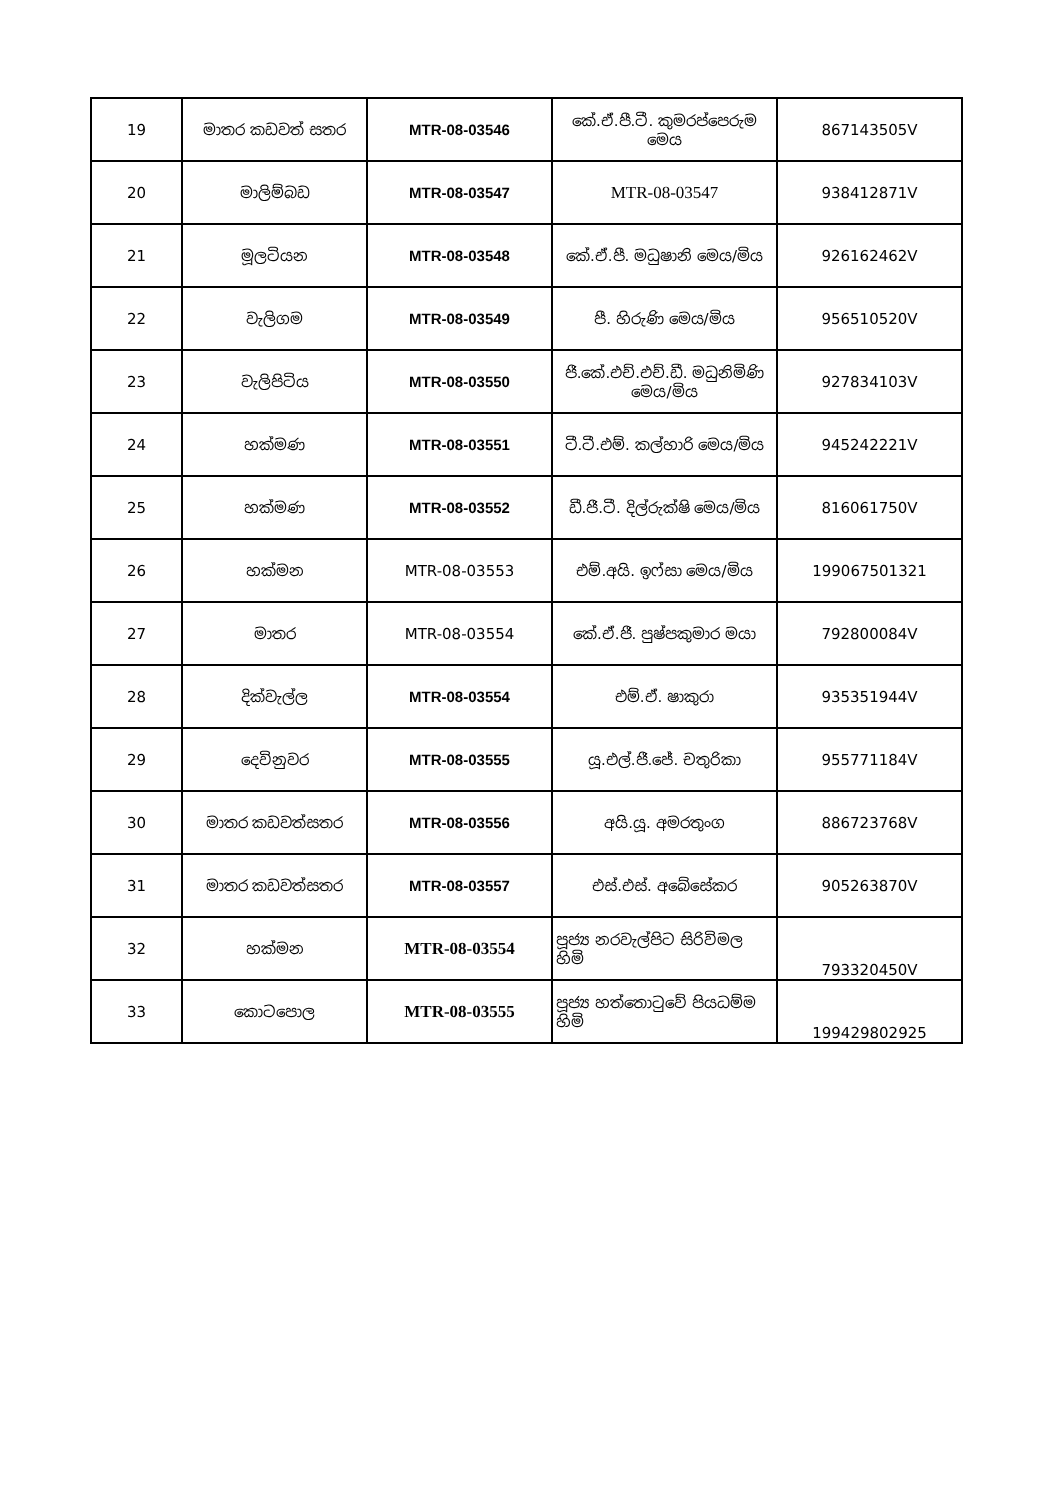| 19 | මාතර කඩවත් සතර | MTR-08-03546 | කේ.ඒ.පී.ටී. කුමරප්පෙරුම මෙය | 867143505V |
| 20 | මාලිම්බඩ | MTR-08-03547 | MTR-08-03547 | 938412871V |
| 21 | මූලටියන | MTR-08-03548 | කේ.ඒ.පී. මධුෂානි මෙය/මිය | 926162462V |
| 22 | වැලිගම | MTR-08-03549 | පී. හිරුණි මෙය/මිය | 956510520V |
| 23 | වැලිපිටිය | MTR-08-03550 | ජී.කේ.එච්.එච්.ඩී. මධුනිමිණි මෙය/මිය | 927834103V |
| 24 | හක්මණ | MTR-08-03551 | ටී.ටී.එම්. කල්හාරි මෙය/මිය | 945242221V |
| 25 | හක්මණ | MTR-08-03552 | ඩී.ජී.ටී. දිල්රුක්ෂි මෙය/මිය | 816061750V |
| 26 | හක්මන | MTR-08-03553 | එම්.අයි. ඉෆ්සා මෙය/මිය | 199067501321 |
| 27 | මාතර | MTR-08-03554 | කේ.ඒ.ජී. පුෂ්පකුමාර මයා | 792800084V |
| 28 | දික්වැල්ල | MTR-08-03554 | එම්.ඒ. ෂාකුරා | 935351944V |
| 29 | දෙවිනුවර | MTR-08-03555 | යූ.එල්.ජී.ජේ. චතුරිකා | 955771184V |
| 30 | මාතර කඩවත්සතර | MTR-08-03556 | අයි.යූ. අමරතුංග | 886723768V |
| 31 | මාතර කඩවත්සතර | MTR-08-03557 | එස්.එස්. අබේසේකර | 905263870V |
| 32 | හක්මන | MTR-08-03554 | පූජ්‍ය නරවැල්පිට සිරිවිමල හිමි | 793320450V |
| 33 | කොටපොල | MTR-08-03555 | පූජ්‍ය හත්තොටුවේ පියධම්ම හිමි | 199429802925 |